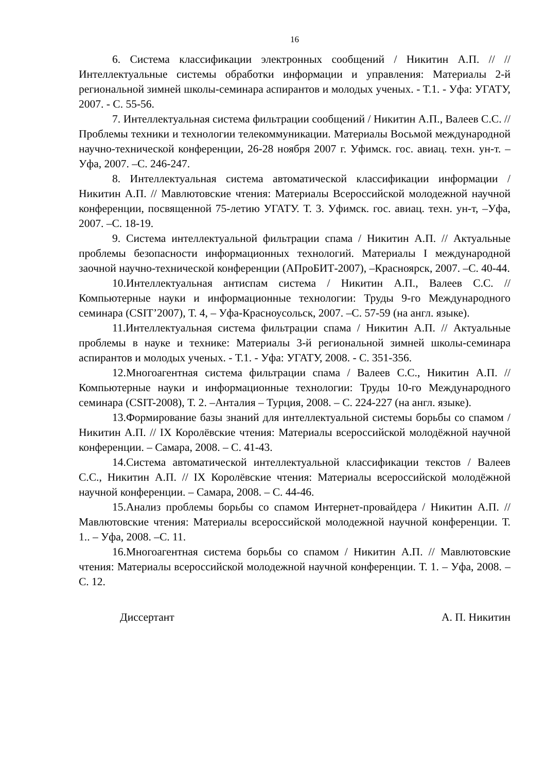16
6. Система классификации электронных сообщений / Никитин А.П. // // Интеллектуальные системы обработки информации и управления: Материалы 2-й региональной зимней школы-семинара аспирантов и молодых ученых. - Т.1. - Уфа: УГАТУ, 2007. - С. 55-56.
7. Интеллектуальная система фильтрации сообщений / Никитин А.П., Валеев С.С. // Проблемы техники и технологии телекоммуникации. Материалы Восьмой международной научно-технической конференции, 26-28 ноября 2007 г. Уфимск. гос. авиац. техн. ун-т. –Уфа, 2007. –С. 246-247.
8. Интеллектуальная система автоматической классификации информации / Никитин А.П. // Мавлютовские чтения: Материалы Всероссийской молодежной научной конференции, посвященной 75-летию УГАТУ. Т. 3. Уфимск. гос. авиац. техн. ун-т, –Уфа, 2007. –С. 18-19.
9. Система интеллектуальной фильтрации спама / Никитин А.П. // Актуальные проблемы безопасности информационных технологий. Материалы I международной заочной научно-технической конференции (АПроБИТ-2007), –Красноярск, 2007. –С. 40-44.
10.Интеллектуальная антиспам система / Никитин А.П., Валеев С.С. // Компьютерные науки и информационные технологии: Труды 9-го Международного семинара (CSIT’2007), Т. 4, – Уфа-Красноусольск, 2007. –С. 57-59 (на англ. языке).
11.Интеллектуальная система фильтрации спама / Никитин А.П. // Актуальные проблемы в науке и технике: Материалы 3-й региональной зимней школы-семинара аспирантов и молодых ученых. - Т.1. - Уфа: УГАТУ, 2008. - С. 351-356.
12.Многоагентная система фильтрации спама / Валеев С.С., Никитин А.П. // Компьютерные науки и информационные технологии: Труды 10-го Международного семинара (CSIT-2008), Т. 2. –Анталия – Турция, 2008. – С. 224-227 (на англ. языке).
13.Формирование базы знаний для интеллектуальной системы борьбы со спамом / Никитин А.П. // IX Королёвские чтения: Материалы всероссийской молодёжной научной конференции. – Самара, 2008. – С. 41-43.
14.Система автоматической интеллектуальной классификации текстов / Валеев С.С., Никитин А.П. // IX Королёвские чтения: Материалы всероссийской молодёжной научной конференции. – Самара, 2008. – С. 44-46.
15.Анализ проблемы борьбы со спамом Интернет-провайдера / Никитин А.П. // Мавлютовские чтения: Материалы всероссийской молодежной научной конференции. Т. 1.. – Уфа, 2008. –С. 11.
16.Многоагентная система борьбы со спамом / Никитин А.П. // Мавлютовские чтения: Материалы всероссийской молодежной научной конференции. Т. 1. – Уфа, 2008. – С. 12.
Диссертант А. П. Никитин